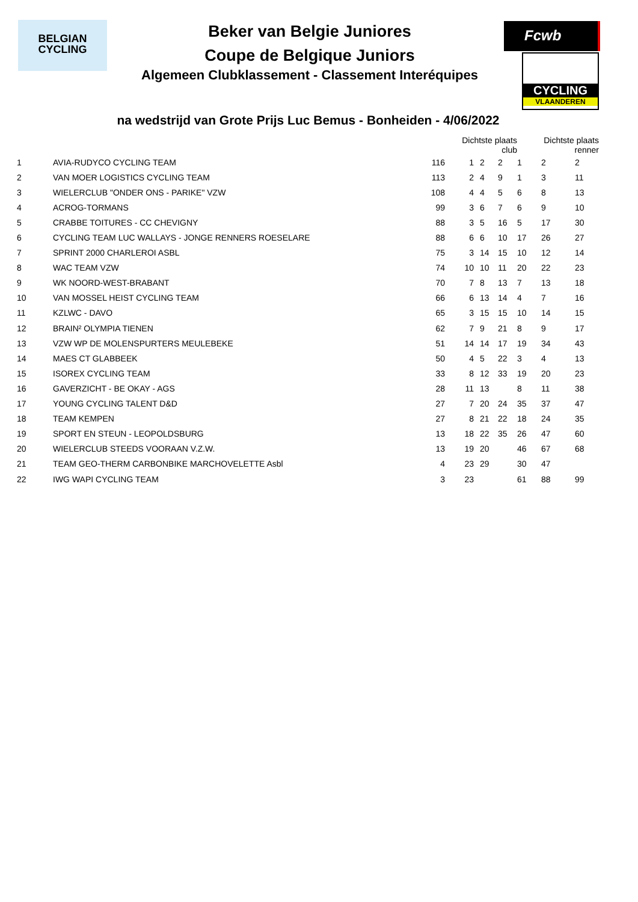BELGIAN
CYCLING
Fcwb
CYCLING
VLAANDEREN
Beker van Belgie Juniores
Coupe de Belgique Juniors
Algemeen Clubklassement - Classement Interéquipes
na wedstrijd van Grote Prijs Luc Bemus - Bonheiden - 4/06/2022
| | | | Dichtste plaats club | | | Dichtste plaats renner | | |
| --- | --- | --- | --- | --- | --- | --- | --- | --- |
| 1 | AVIA-RUDYCO CYCLING TEAM | 116 | 1 | 2 | 2 | 1 | 2 | 2 |
| 2 | VAN MOER LOGISTICS CYCLING TEAM | 113 | 2 | 4 | 9 | 1 | 3 | 11 |
| 3 | WIELERCLUB "ONDER ONS - PARIKE" VZW | 108 | 4 | 4 | 5 | 6 | 8 | 13 |
| 4 | ACROG-TORMANS | 99 | 3 | 6 | 7 | 6 | 9 | 10 |
| 5 | CRABBE TOITURES - CC CHEVIGNY | 88 | 3 | 5 | 16 | 5 | 17 | 30 |
| 6 | CYCLING TEAM LUC WALLAYS - JONGE RENNERS ROESELARE | 88 | 6 | 6 | 10 | 17 | 26 | 27 |
| 7 | SPRINT 2000 CHARLEROI ASBL | 75 | 3 | 14 | 15 | 10 | 12 | 14 |
| 8 | WAC TEAM VZW | 74 | 10 | 10 | 11 | 20 | 22 | 23 |
| 9 | WK NOORD-WEST-BRABANT | 70 | 7 | 8 | 13 | 7 | 13 | 18 |
| 10 | VAN MOSSEL HEIST CYCLING TEAM | 66 | 6 | 13 | 14 | 4 | 7 | 16 |
| 11 | KZLWC - DAVO | 65 | 3 | 15 | 15 | 10 | 14 | 15 |
| 12 | BRAIN² OLYMPIA TIENEN | 62 | 7 | 9 | 21 | 8 | 9 | 17 |
| 13 | VZW WP DE MOLENSPURTERS MEULEBEKE | 51 | 14 | 14 | 17 | 19 | 34 | 43 |
| 14 | MAES CT GLABBEEK | 50 | 4 | 5 | 22 | 3 | 4 | 13 |
| 15 | ISOREX CYCLING TEAM | 33 | 8 | 12 | 33 | 19 | 20 | 23 |
| 16 | GAVERZICHT - BE OKAY - AGS | 28 | 11 | 13 | | 8 | 11 | 38 |
| 17 | YOUNG CYCLING TALENT D&D | 27 | 7 | 20 | 24 | 35 | 37 | 47 |
| 18 | TEAM KEMPEN | 27 | 8 | 21 | 22 | 18 | 24 | 35 |
| 19 | SPORT EN STEUN - LEOPOLDSBURG | 13 | 18 | 22 | 35 | 26 | 47 | 60 |
| 20 | WIELERCLUB STEEDS VOORAAN V.Z.W. | 13 | 19 | 20 | | 46 | 67 | 68 |
| 21 | TEAM GEO-THERM CARBONBIKE MARCHOVELETTE Asbl | 4 | 23 | 29 | | 30 | 47 | |
| 22 | IWG WAPI CYCLING TEAM | 3 | 23 | | | 61 | 88 | 99 |